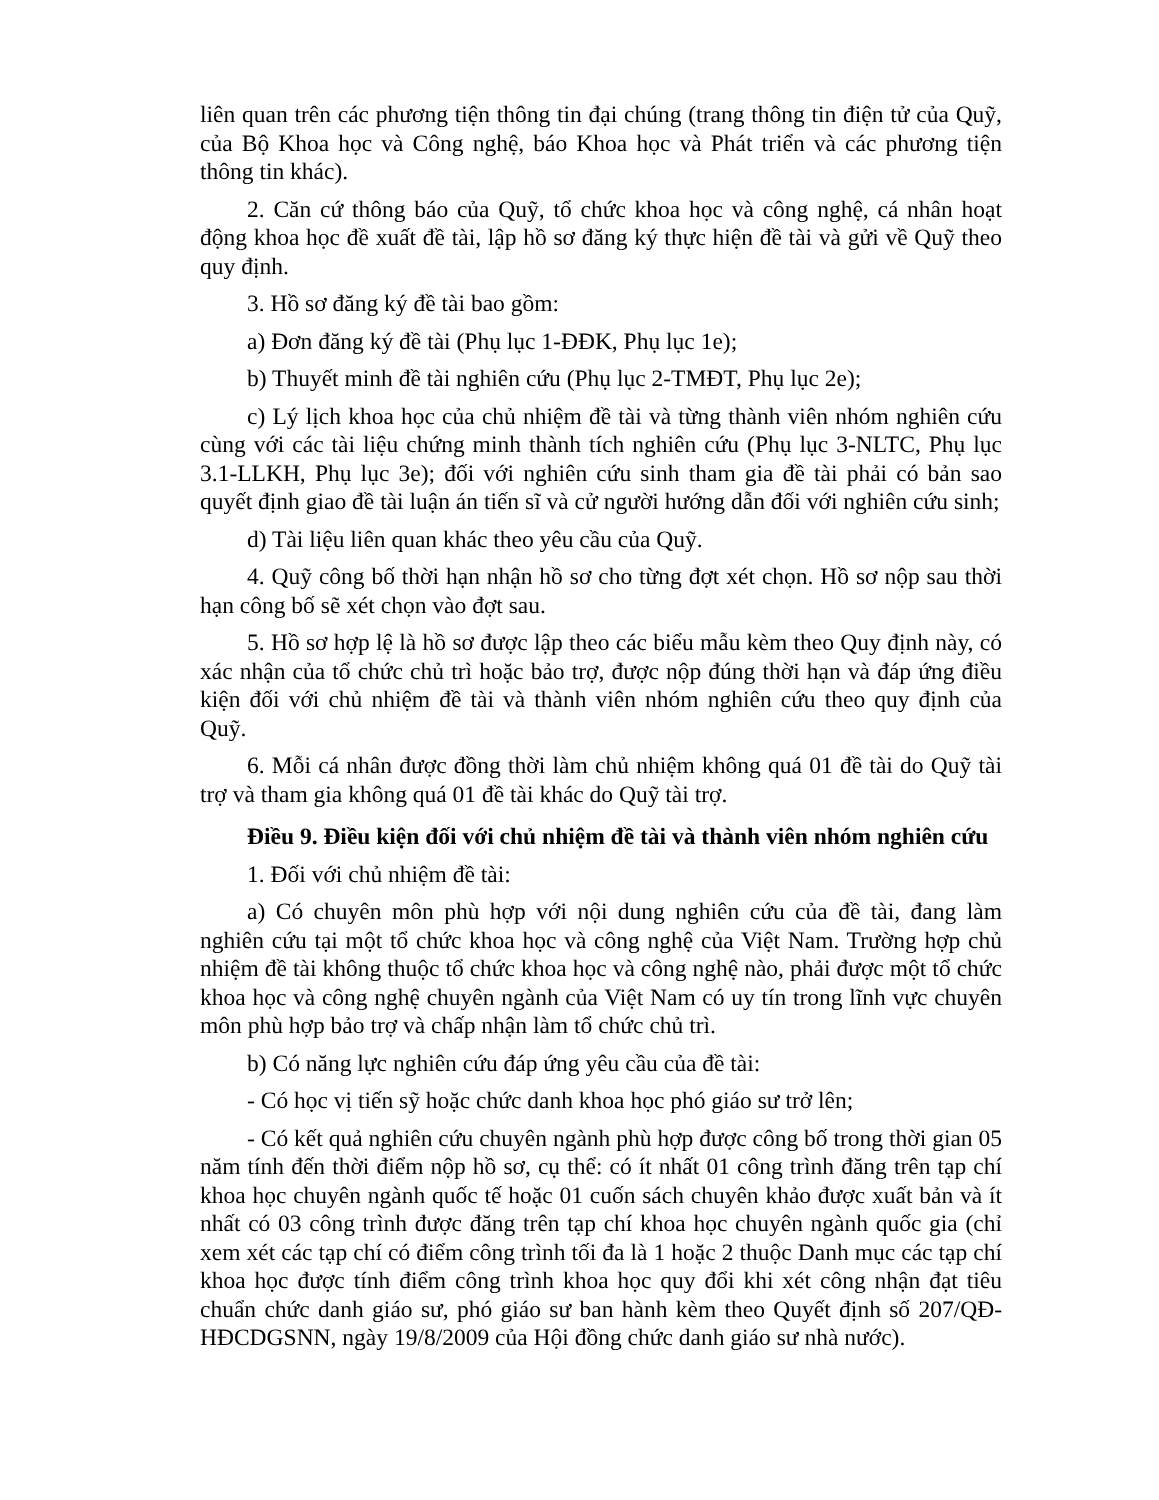liên quan trên các phương tiện thông tin đại chúng (trang thông tin điện tử của Quỹ, của Bộ Khoa học và Công nghệ, báo Khoa học và Phát triển và các phương tiện thông tin khác).
2. Căn cứ thông báo của Quỹ, tổ chức khoa học và công nghệ, cá nhân hoạt động khoa học đề xuất đề tài, lập hồ sơ đăng ký thực hiện đề tài và gửi về Quỹ theo quy định.
3. Hồ sơ đăng ký đề tài bao gồm:
a) Đơn đăng ký đề tài (Phụ lục 1-ĐĐK, Phụ lục 1e);
b) Thuyết minh đề tài nghiên cứu (Phụ lục 2-TMĐT, Phụ lục 2e);
c) Lý lịch khoa học của chủ nhiệm đề tài và từng thành viên nhóm nghiên cứu cùng với các tài liệu chứng minh thành tích nghiên cứu (Phụ lục 3-NLTC, Phụ lục 3.1-LLKH, Phụ lục 3e); đối với nghiên cứu sinh tham gia đề tài phải có bản sao quyết định giao đề tài luận án tiến sĩ và cử người hướng dẫn đối với nghiên cứu sinh;
d) Tài liệu liên quan khác theo yêu cầu của Quỹ.
4. Quỹ công bố thời hạn nhận hồ sơ cho từng đợt xét chọn. Hồ sơ nộp sau thời hạn công bố sẽ xét chọn vào đợt sau.
5. Hồ sơ hợp lệ là hồ sơ được lập theo các biểu mẫu kèm theo Quy định này, có xác nhận của tổ chức chủ trì hoặc bảo trợ, được nộp đúng thời hạn và đáp ứng điều kiện đối với chủ nhiệm đề tài và thành viên nhóm nghiên cứu theo quy định của Quỹ.
6. Mỗi cá nhân được đồng thời làm chủ nhiệm không quá 01 đề tài do Quỹ tài trợ và tham gia không quá 01 đề tài khác do Quỹ tài trợ.
Điều 9. Điều kiện đối với chủ nhiệm đề tài và thành viên nhóm nghiên cứu
1. Đối với chủ nhiệm đề tài:
a) Có chuyên môn phù hợp với nội dung nghiên cứu của đề tài, đang làm nghiên cứu tại một tổ chức khoa học và công nghệ của Việt Nam. Trường hợp chủ nhiệm đề tài không thuộc tổ chức khoa học và công nghệ nào, phải được một tổ chức khoa học và công nghệ chuyên ngành của Việt Nam có uy tín trong lĩnh vực chuyên môn phù hợp bảo trợ và chấp nhận làm tổ chức chủ trì.
b) Có năng lực nghiên cứu đáp ứng yêu cầu của đề tài:
- Có học vị tiến sỹ hoặc chức danh khoa học phó giáo sư trở lên;
- Có kết quả nghiên cứu chuyên ngành phù hợp được công bố trong thời gian 05 năm tính đến thời điểm nộp hồ sơ, cụ thể: có ít nhất 01 công trình đăng trên tạp chí khoa học chuyên ngành quốc tế hoặc 01 cuốn sách chuyên khảo được xuất bản và ít nhất có 03 công trình được đăng trên tạp chí khoa học chuyên ngành quốc gia (chỉ xem xét các tạp chí có điểm công trình tối đa là 1 hoặc 2 thuộc Danh mục các tạp chí khoa học được tính điểm công trình khoa học quy đổi khi xét công nhận đạt tiêu chuẩn chức danh giáo sư, phó giáo sư ban hành kèm theo Quyết định số 207/QĐ-HĐCDGSNN, ngày 19/8/2009 của Hội đồng chức danh giáo sư nhà nước).